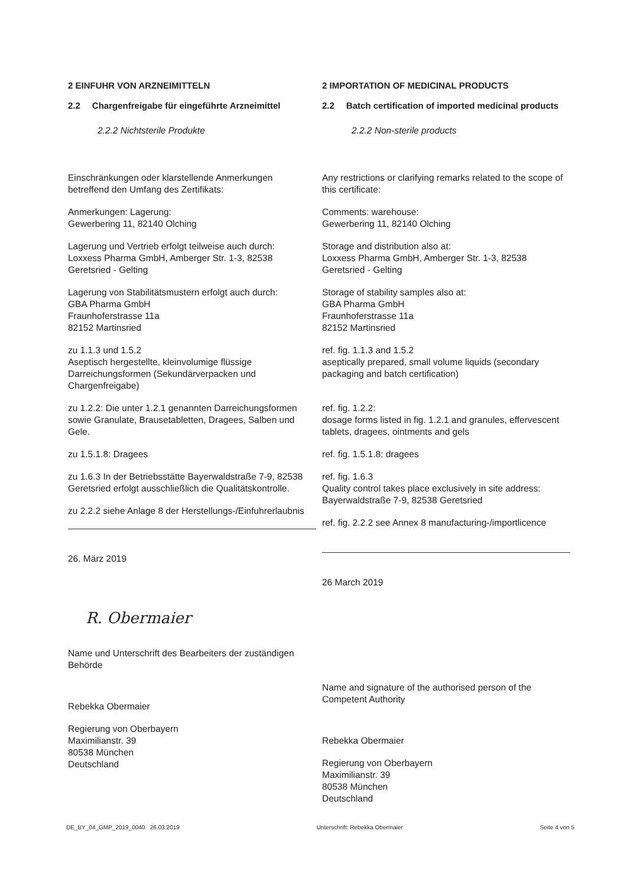2 EINFUHR VON ARZNEIMITTELN
2.2 Chargenfreigabe für eingeführte Arzneimittel
2.2.2 Nichtsterile Produkte
Einschränkungen oder klarstellende Anmerkungen betreffend den Umfang des Zertifikats:
Anmerkungen: Lagerung:
Gewerbering 11, 82140 Olching
Lagerung und Vertrieb erfolgt teilweise auch durch:
Loxxess Pharma GmbH, Amberger Str. 1-3, 82538 Geretsried - Gelting
Lagerung von Stabilitätsmustern erfolgt auch durch:
GBA Pharma GmbH
Fraunhoferstrasse 11a
82152 Martinsried
zu 1.1.3 und 1.5.2
Aseptisch hergestellte, kleinvolumige flüssige Darreichungsformen (Sekundärverpacken und Chargenfreigabe)
zu 1.2.2: Die unter 1.2.1 genannten Darreichungsformen sowie Granulate, Brausetabletten, Dragees, Salben und Gele.
zu 1.5.1.8: Dragees
zu 1.6.3 In der Betriebsstätte Bayerwaldstraße 7-9, 82538 Geretsried erfolgt ausschließlich die Qualitätskontrolle.
zu 2.2.2 siehe Anlage 8 der Herstellungs-/Einfuhrerlaubnis
26. März 2019
R. Obermaier
Name und Unterschrift des Bearbeiters der zuständigen Behörde
Rebekka Obermaier
Regierung von Oberbayern
Maximilianstr. 39
80538 München
Deutschland
2 IMPORTATION OF MEDICINAL PRODUCTS
2.2 Batch certification of imported medicinal products
2.2.2 Non-sterile products
Any restrictions or clarifying remarks related to the scope of this certificate:
Comments: warehouse:
Gewerbering 11, 82140 Olching
Storage and distribution also at:
Loxxess Pharma GmbH, Amberger Str. 1-3, 82538 Geretsried - Gelting
Storage of stability samples also at:
GBA Pharma GmbH
Fraunhoferstrasse 11a
82152 Martinsried
ref. fig. 1.1.3 and 1.5.2
aseptically prepared, small volume liquids (secondary packaging and batch certification)
ref. fig. 1.2.2:
dosage forms listed in fig. 1.2.1 and granules, effervescent tablets, dragees, ointments and gels
ref. fig. 1.5.1.8: dragees
ref. fig. 1.6.3
Quality control takes place exclusively in site address: Bayerwaldstraße 7-9, 82538 Geretsried
ref. fig. 2.2.2 see Annex 8 manufacturing-/importlicence
26 March 2019
Name and signature of the authorised person of the Competent Authority
Rebekka Obermaier
Regierung von Oberbayern
Maximilianstr. 39
80538 München
Deutschland
DE_BY_04_GMP_2019_0040 26.03.2019 Unterschrift: Rebekka Obermaier Seite 4 von 5